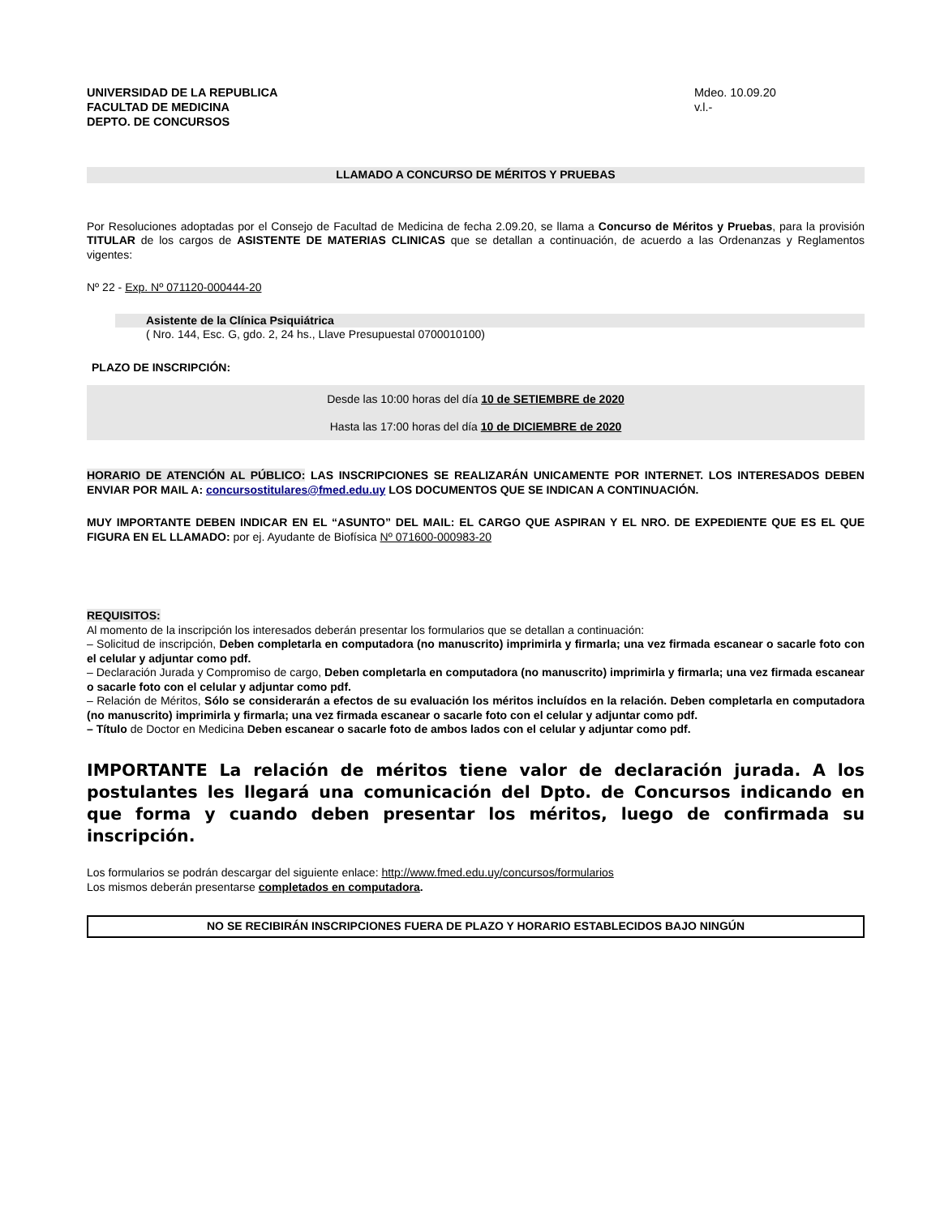UNIVERSIDAD DE LA REPUBLICA
FACULTAD DE MEDICINA
DEPTO. DE CONCURSOS
Mdeo. 10.09.20
v.l.-
LLAMADO A CONCURSO DE MÉRITOS Y PRUEBAS
Por Resoluciones adoptadas por el Consejo de Facultad de Medicina de fecha 2.09.20, se llama a Concurso de Méritos y Pruebas, para la provisión TITULAR de los cargos de ASISTENTE DE MATERIAS CLINICAS que se detallan a continuación, de acuerdo a las Ordenanzas y Reglamentos vigentes:
Nº 22 - Exp. Nº 071120-000444-20
Asistente de la Clínica Psiquiátrica
( Nro. 144, Esc. G, gdo. 2, 24 hs., Llave Presupuestal 0700010100)
PLAZO DE INSCRIPCIÓN:
Desde las 10:00 horas del día 10 de SETIEMBRE de 2020
Hasta las 17:00 horas del día 10 de DICIEMBRE de 2020
HORARIO DE ATENCIÓN AL PÚBLICO: LAS INSCRIPCIONES SE REALIZARÁN UNICAMENTE POR INTERNET. LOS INTERESADOS DEBEN ENVIAR POR MAIL A: concursostitulares@fmed.edu.uy LOS DOCUMENTOS QUE SE INDICAN A CONTINUACIÓN.
MUY IMPORTANTE DEBEN INDICAR EN EL “ASUNTO” DEL MAIL: EL CARGO QUE ASPIRAN Y EL NRO. DE EXPEDIENTE QUE ES EL QUE FIGURA EN EL LLAMADO: por ej. Ayudante de Biofísica Nº 071600-000983-20
REQUISITOS:
Al momento de la inscripción los interesados deberán presentar los formularios que se detallan a continuación:
– Solicitud de inscripción, Deben completarla en computadora (no manuscrito) imprimirla y firmarla; una vez firmada escanear o sacarle foto con el celular y adjuntar como pdf.
– Declaración Jurada y Compromiso de cargo, Deben completarla en computadora (no manuscrito) imprimirla y firmarla; una vez firmada escanear o sacarle foto con el celular y adjuntar como pdf.
– Relación de Méritos, Sólo se considerarán a efectos de su evaluación los méritos incluídos en la relación. Deben completarla en computadora (no manuscrito) imprimirla y firmarla; una vez firmada escanear o sacarle foto con el celular y adjuntar como pdf.
– Título de Doctor en Medicina Deben escanear o sacarle foto de ambos lados con el celular y adjuntar como pdf.
IMPORTANTE La relación de méritos tiene valor de declaración jurada. A los postulantes les llegará una comunicación del Dpto. de Concursos indicando en que forma y cuando deben presentar los méritos, luego de confirmada su inscripción.
Los formularios se podrán descargar del siguiente enlace: http://www.fmed.edu.uy/concursos/formularios
Los mismos deberán presentarse completados en computadora.
NO SE RECIBIRÁN INSCRIPCIONES FUERA DE PLAZO Y HORARIO ESTABLECIDOS BAJO NINGÚN